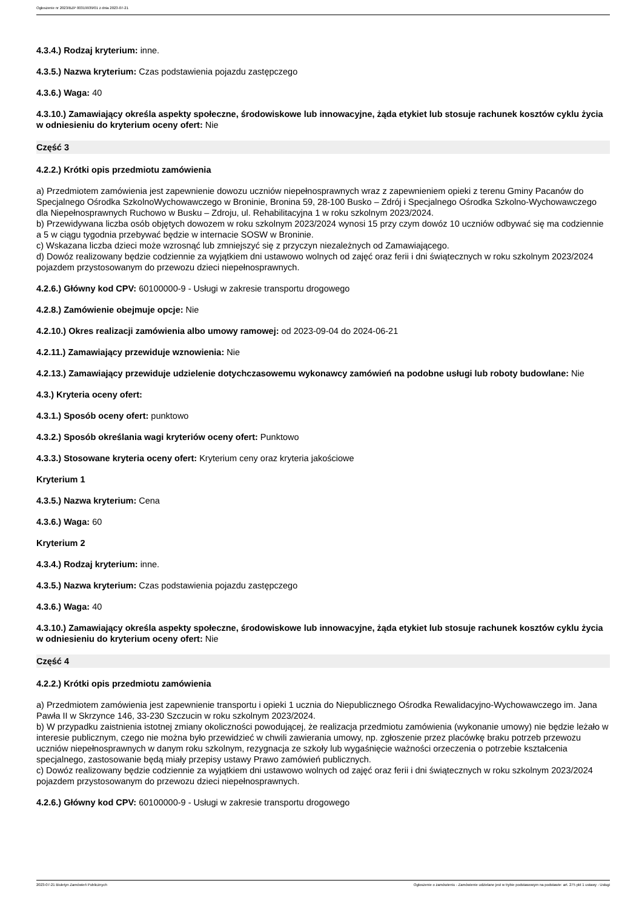Ogłoszenie nr 2023/BZP 00319939/01 z dnia 2023-07-21
4.3.4.) Rodzaj kryterium: inne.
4.3.5.) Nazwa kryterium: Czas podstawienia pojazdu zastępczego
4.3.6.) Waga: 40
4.3.10.) Zamawiający określa aspekty społeczne, środowiskowe lub innowacyjne, żąda etykiet lub stosuje rachunek kosztów cyklu życia w odniesieniu do kryterium oceny ofert: Nie
Część 3
4.2.2.) Krótki opis przedmiotu zamówienia
a) Przedmiotem zamówienia jest zapewnienie dowozu uczniów niepełnosprawnych wraz z zapewnieniem opieki z terenu Gminy Pacanów do Specjalnego Ośrodka SzkolnoWychowawczego w Broninie, Bronina 59, 28-100 Busko – Zdrój i Specjalnego Ośrodka Szkolno-Wychowawczego dla Niepełnosprawnych Ruchowo w Busku – Zdroju, ul. Rehabilitacyjna 1 w roku szkolnym 2023/2024.
b) Przewidywana liczba osób objętych dowozem w roku szkolnym 2023/2024 wynosi 15 przy czym dowóz 10 uczniów odbywać się ma codziennie a 5 w ciągu tygodnia przebywać będzie w internacie SOSW w Broninie.
c) Wskazana liczba dzieci może wzrosnąć lub zmniejszyć się z przyczyn niezależnych od Zamawiającego.
d) Dowóz realizowany będzie codziennie za wyjątkiem dni ustawowo wolnych od zajęć oraz ferii i dni świątecznych w roku szkolnym 2023/2024 pojazdem przystosowanym do przewozu dzieci niepełnosprawnych.
4.2.6.) Główny kod CPV: 60100000-9 - Usługi w zakresie transportu drogowego
4.2.8.) Zamówienie obejmuje opcje: Nie
4.2.10.) Okres realizacji zamówienia albo umowy ramowej: od 2023-09-04 do 2024-06-21
4.2.11.) Zamawiający przewiduje wznowienia: Nie
4.2.13.) Zamawiający przewiduje udzielenie dotychczasowemu wykonawcy zamówień na podobne usługi lub roboty budowlane: Nie
4.3.) Kryteria oceny ofert:
4.3.1.) Sposób oceny ofert: punktowo
4.3.2.) Sposób określania wagi kryteriów oceny ofert: Punktowo
4.3.3.) Stosowane kryteria oceny ofert: Kryterium ceny oraz kryteria jakościowe
Kryterium 1
4.3.5.) Nazwa kryterium: Cena
4.3.6.) Waga: 60
Kryterium 2
4.3.4.) Rodzaj kryterium: inne.
4.3.5.) Nazwa kryterium: Czas podstawienia pojazdu zastępczego
4.3.6.) Waga: 40
4.3.10.) Zamawiający określa aspekty społeczne, środowiskowe lub innowacyjne, żąda etykiet lub stosuje rachunek kosztów cyklu życia w odniesieniu do kryterium oceny ofert: Nie
Część 4
4.2.2.) Krótki opis przedmiotu zamówienia
a) Przedmiotem zamówienia jest zapewnienie transportu i opieki 1 ucznia do Niepublicznego Ośrodka Rewalidacyjno-Wychowawczego im. Jana Pawła II w Skrzynce 146, 33-230 Szczucin w roku szkolnym 2023/2024.
b) W przypadku zaistnienia istotnej zmiany okoliczności powodującej, że realizacja przedmiotu zamówienia (wykonanie umowy) nie będzie leżało w interesie publicznym, czego nie można było przewidzieć w chwili zawierania umowy, np. zgłoszenie przez placówkę braku potrzeb przewozu uczniów niepełnosprawnych w danym roku szkolnym, rezygnacja ze szkoły lub wygaśnięcie ważności orzeczenia o potrzebie kształcenia specjalnego, zastosowanie będą miały przepisy ustawy Prawo zamówień publicznych.
c) Dowóz realizowany będzie codziennie za wyjątkiem dni ustawowo wolnych od zajęć oraz ferii i dni świątecznych w roku szkolnym 2023/2024 pojazdem przystosowanym do przewozu dzieci niepełnosprawnych.
4.2.6.) Główny kod CPV: 60100000-9 - Usługi w zakresie transportu drogowego
2023-07-21 Biuletyn Zamówień Publicznych Ogłoszenie o zamówieniu - Zamówienie udzielane jest w trybie podstawowym na podstawie: art. 275 pkt 1 ustawy - Usługi